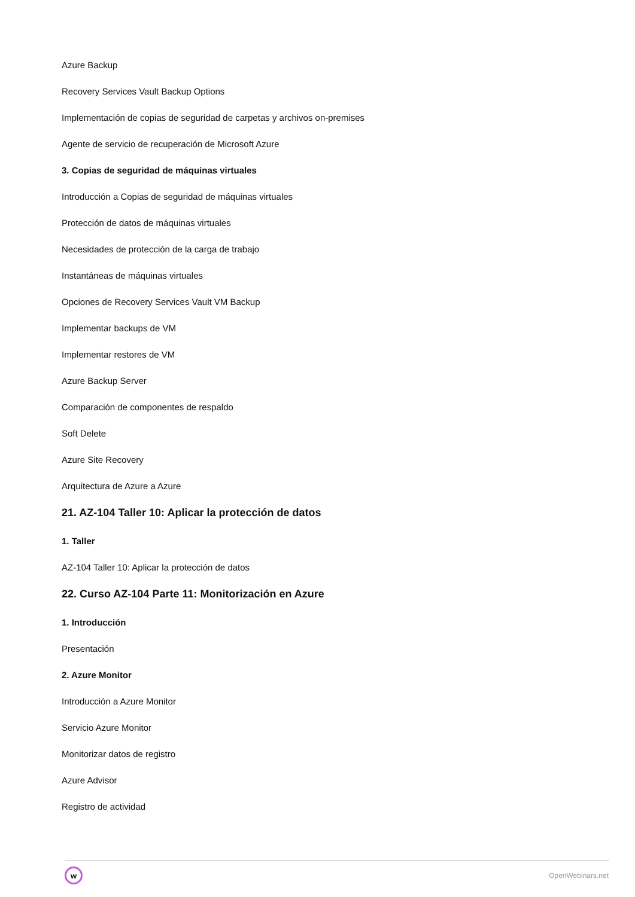Azure Backup
Recovery Services Vault Backup Options
Implementación de copias de seguridad de carpetas y archivos on-premises
Agente de servicio de recuperación de Microsoft Azure
3. Copias de seguridad de máquinas virtuales
Introducción a Copias de seguridad de máquinas virtuales
Protección de datos de máquinas virtuales
Necesidades de protección de la carga de trabajo
Instantáneas de máquinas virtuales
Opciones de Recovery Services Vault VM Backup
Implementar backups de VM
Implementar restores de VM
Azure Backup Server
Comparación de componentes de respaldo
Soft Delete
Azure Site Recovery
Arquitectura de Azure a Azure
21. AZ-104 Taller 10: Aplicar la protección de datos
1. Taller
AZ-104 Taller 10: Aplicar la protección de datos
22. Curso AZ-104 Parte 11: Monitorización en Azure
1. Introducción
Presentación
2. Azure Monitor
Introducción a Azure Monitor
Servicio Azure Monitor
Monitorizar datos de registro
Azure Advisor
Registro de actividad
w
OpenWebinars.net